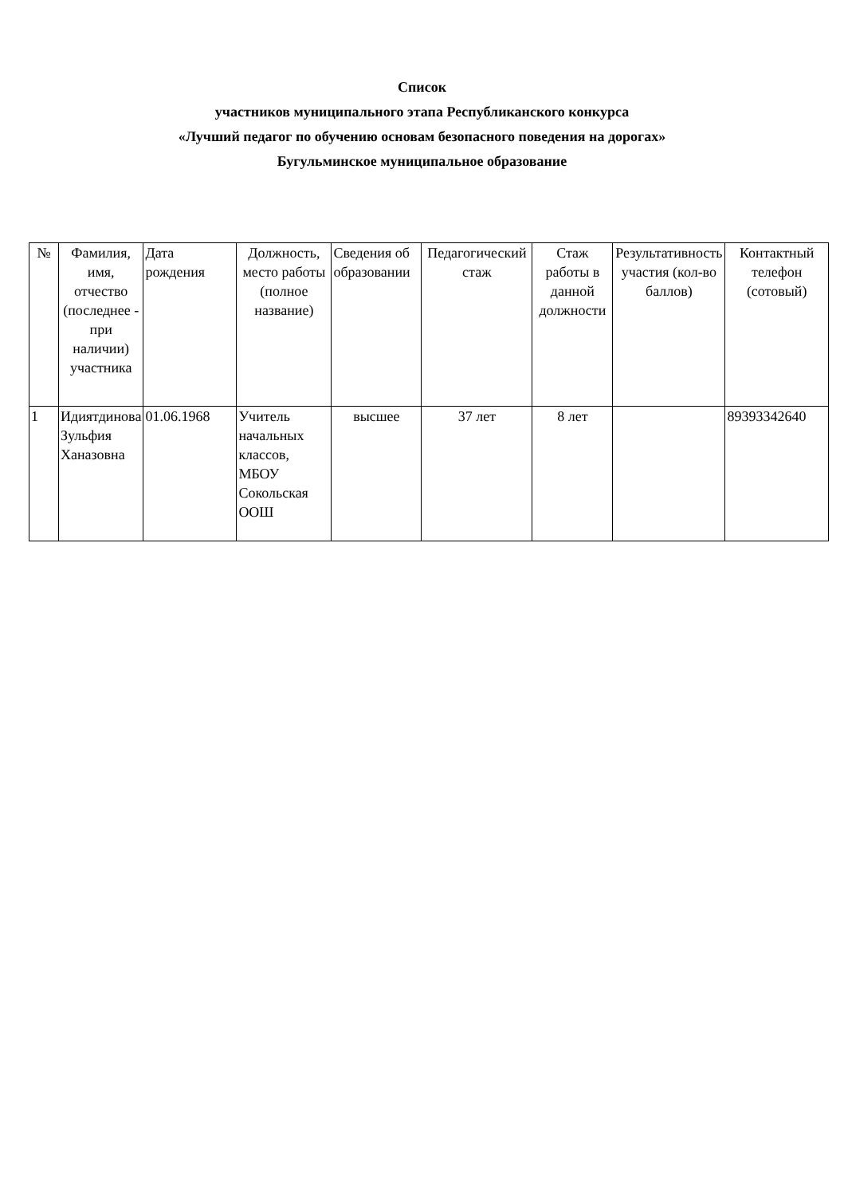Список
участников муниципального этапа Республиканского конкурса
«Лучший педагог по обучению основам безопасного поведения на дорогах»
Бугульминское муниципальное образование
| № | Фамилия, имя, отчество (последнее - при наличии) участника | Дата рождения | Должность, место работы (полное название) | Сведения об образовании | Педагогический стаж | Стаж работы в данной должности | Результативность участия (кол-во баллов) | Контактный телефон (сотовый) |
| --- | --- | --- | --- | --- | --- | --- | --- | --- |
| 1 | Идиятдинова Зульфия Ханазовна | 01.06.1968 | Учитель начальных классов, МБОУ Сокольская ООШ | высшее | 37 лет | 8 лет | | 89393342640 |